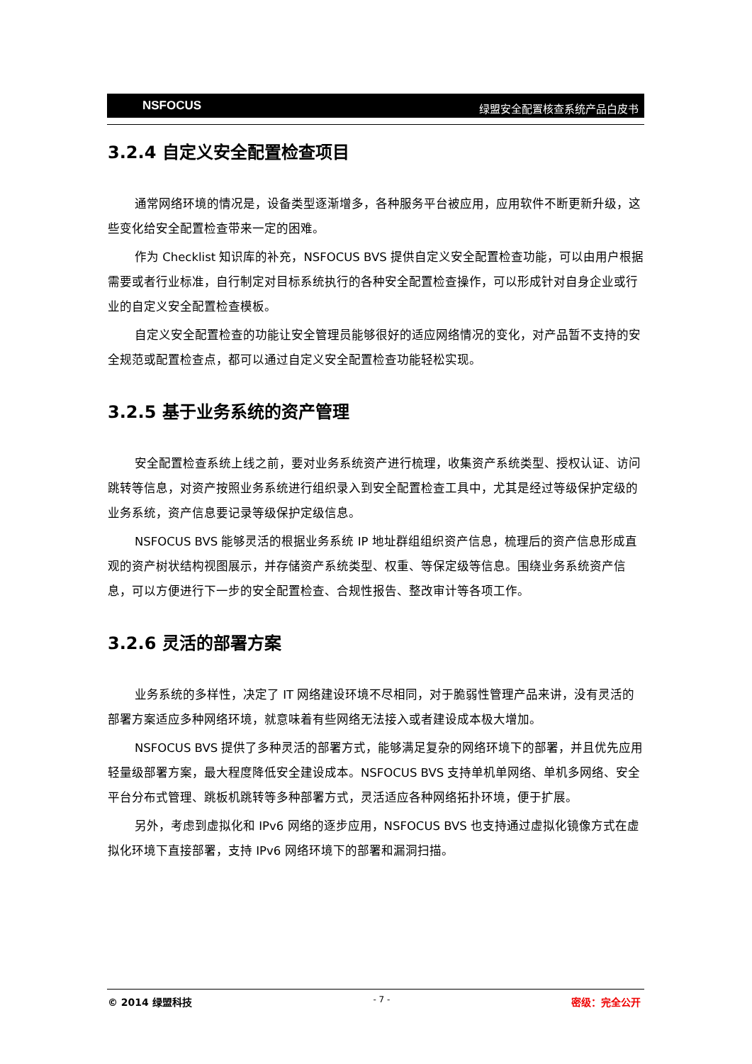NSFOCUS 绿盟安全配置核查系统产品白皮书
3.2.4 自定义安全配置检查项目
通常网络环境的情况是，设备类型逐渐增多，各种服务平台被应用，应用软件不断更新升级，这些变化给安全配置检查带来一定的困难。
作为 Checklist 知识库的补充，NSFOCUS BVS 提供自定义安全配置检查功能，可以由用户根据需要或者行业标准，自行制定对目标系统执行的各种安全配置检查操作，可以形成针对自身企业或行业的自定义安全配置检查模板。
自定义安全配置检查的功能让安全管理员能够很好的适应网络情况的变化，对产品暂不支持的安全规范或配置检查点，都可以通过自定义安全配置检查功能轻松实现。
3.2.5 基于业务系统的资产管理
安全配置检查系统上线之前，要对业务系统资产进行梳理，收集资产系统类型、授权认证、访问跳转等信息，对资产按照业务系统进行组织录入到安全配置检查工具中，尤其是经过等级保护定级的业务系统，资产信息要记录等级保护定级信息。
NSFOCUS BVS 能够灵活的根据业务系统 IP 地址群组组织资产信息，梳理后的资产信息形成直观的资产树状结构视图展示，并存储资产系统类型、权重、等保定级等信息。围绕业务系统资产信息，可以方便进行下一步的安全配置检查、合规性报告、整改审计等各项工作。
3.2.6 灵活的部署方案
业务系统的多样性，决定了 IT 网络建设环境不尽相同，对于脆弱性管理产品来讲，没有灵活的部署方案适应多种网络环境，就意味着有些网络无法接入或者建设成本极大增加。
NSFOCUS BVS 提供了多种灵活的部署方式，能够满足复杂的网络环境下的部署，并且优先应用轻量级部署方案，最大程度降低安全建设成本。NSFOCUS BVS 支持单机单网络、单机多网络、安全平台分布式管理、跳板机跳转等多种部署方式，灵活适应各种网络拓扑环境，便于扩展。
另外，考虑到虚拟化和 IPv6 网络的逐步应用，NSFOCUS BVS 也支持通过虚拟化镜像方式在虚拟化环境下直接部署，支持 IPv6 网络环境下的部署和漏洞扫描。
© 2014 绿盟科技 - 7 - 密级：完全公开